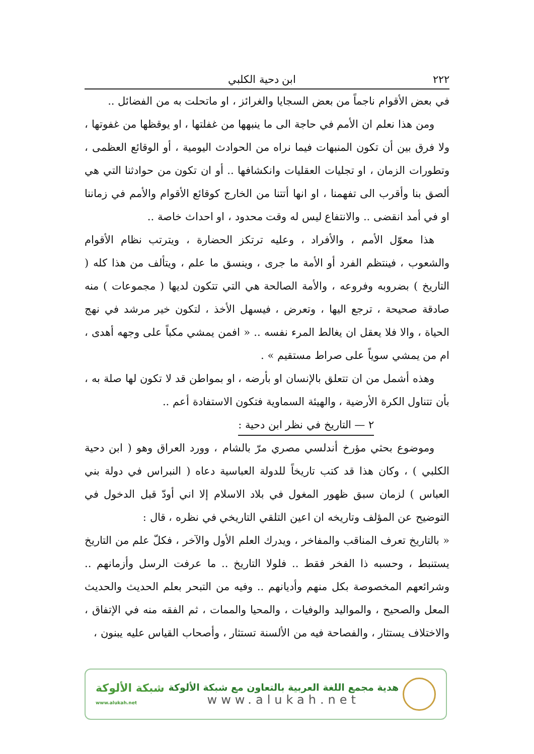٢٢٢ ابن دحية الكلبي
في بعض الأقوام ناجماً من بعض السجايا والغرائز ، او ماتحلت به من الفضائل ..
ومن هذا نعلم ان الأمم في حاجة الى ما ينبهها من غفلتها ، او يوقظها من غفوتها ، ولا فرق بين أن تكون المنبهات فيما نراه من الحوادث اليومية ، أو الوقائع العظمى ، وتطورات الزمان ، او تجليات العقليات وانكشافها .. أو ان تكون من حوادثنا التي هي ألصق بنا وأقرب الى تفهمنا ، او انها أتتنا من الخارج كوقائع الأقوام والأمم في زماننا او في أمد انقضى .. والانتفاع ليس له وقت محدود ، او احداث خاصة ..
هذا معوّل الأمم ، والأفراد ، وعليه ترتكز الحضارة ، ويترتب نظام الأقوام والشعوب ، فينتظم الفرد أو الأمة ما جرى ، وينسق ما علم ، ويتألف من هذا كله ( التاريخ ) بضروبه وفروعه ، والأمة الصالحة هي التي تتكون لديها ( مجموعات ) منه صادقة صحيحة ، ترجع اليها ، وتعرض ، فيسهل الأخذ ، لتكون خير مرشد في نهج الحياة ، والا فلا يعقل ان يغالط المرء نفسه .. « افمن يمشي مكباً على وجهه أهدى ، ام من يمشي سوياً على صراط مستقيم » .
وهذه أشمل من ان تتعلق بالإنسان او بأرضه ، او بمواطن قد لا تكون لها صلة به ، بأن تتناول الكرة الأرضية ، والهيئة السماوية فتكون الاستفادة أعم ..
٢ — التاريخ في نظر ابن دحية :
وموضوع بحثي مؤرخ أندلسي مصري مرّ بالشام ، وورد العراق وهو ( ابن دحية الكلبي ) ، وكان هذا قد كتب تاريخاً للدولة العباسية دعاه ( النبراس في دولة بني العباس ) لزمان سبق ظهور المغول في بلاد الاسلام إلا اني أودّ قبل الدخول في التوضيح عن المؤلف وتاريخه ان اعين التلقي التاريخي في نظره ، قال :
« بالتاريخ تعرف المناقب والمفاخر ، ويدرك العلم الأول والآخر ، فكلّ علم من التاريخ يستنبط ، وحسبه ذا الفخر فقط .. فلولا التاريخ .. ما عرفت الرسل وأزمانهم .. وشرائعهم المخصوصة بكل منهم وأديانهم .. وفيه من التبحر بعلم الحديث والحديث المعل والصحيح ، والمواليد والوفيات ، والمحيا والممات ، ثم الفقه منه في الإتفاق ، والاختلاف يستثار ، والفصاحة فيه من الألسنة تستثار ، وأصحاب القياس عليه يبنون ،
شبكة الألوكة
www.alukah.net
هدية مجمع اللغة العربية بالتعاون مع شبكة الألوكة
www.alukah.net